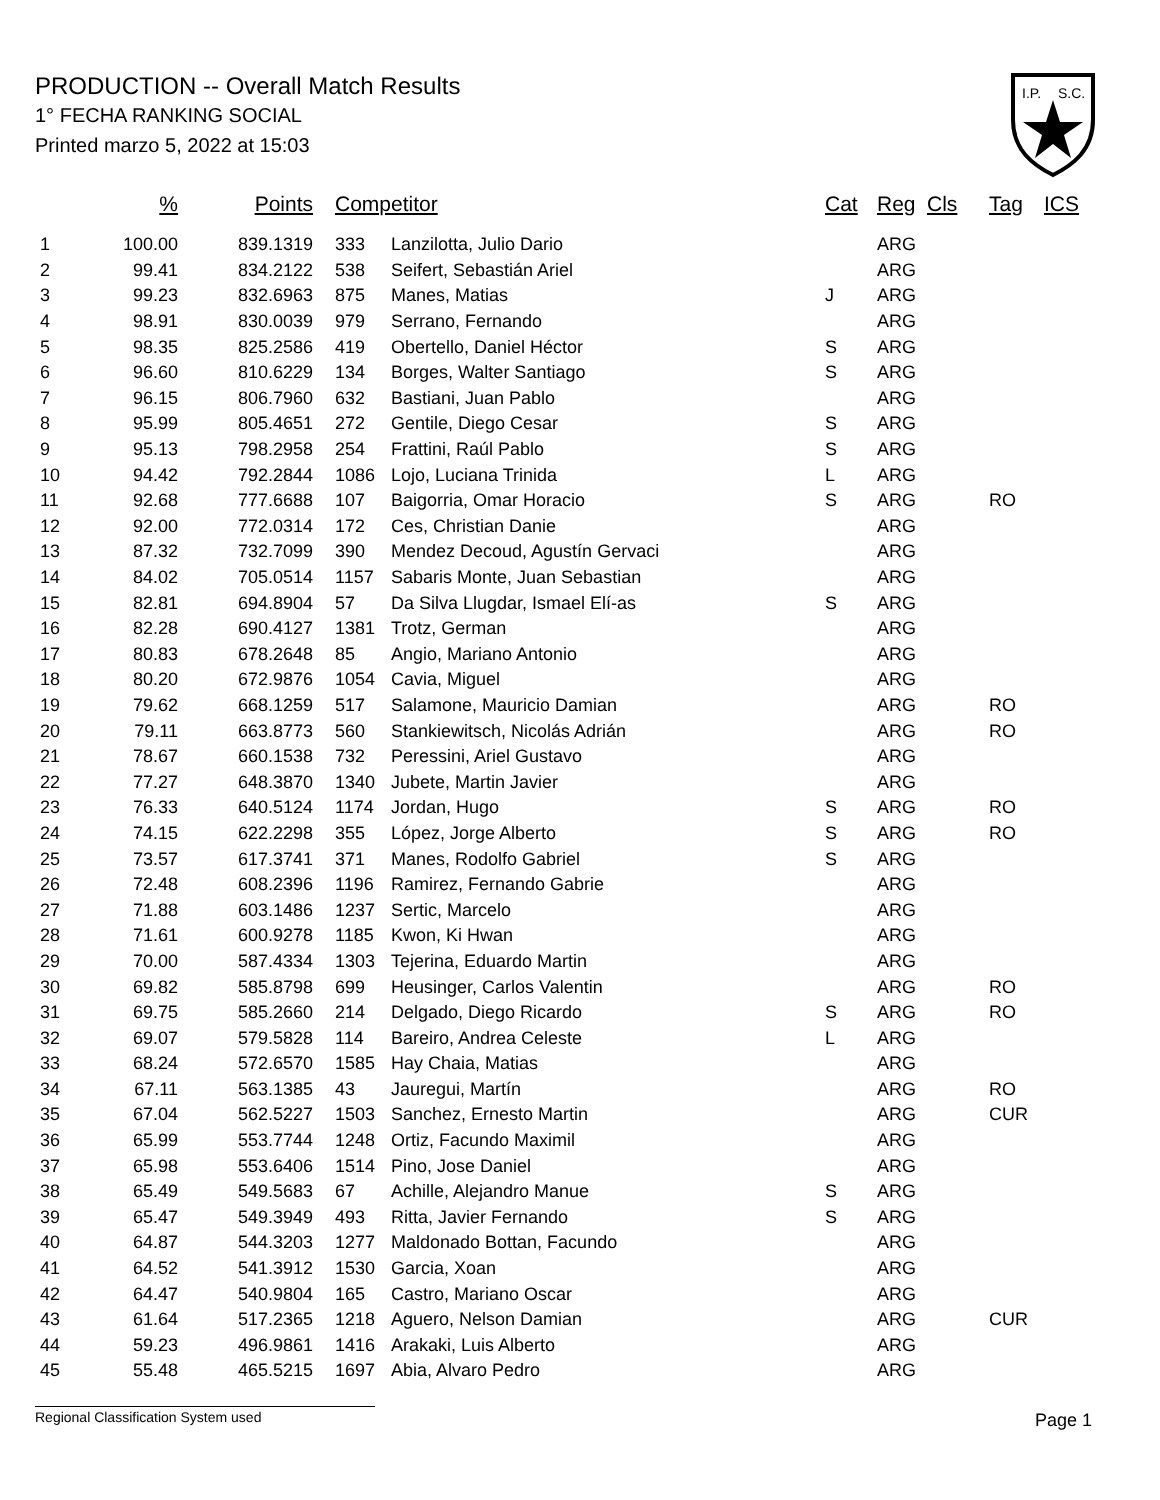PRODUCTION -- Overall Match Results
1° FECHA RANKING SOCIAL
Printed marzo 5, 2022 at 15:03
I.P.
S.C.
| | % | Points | Competitor | | Cat | Reg | Cls | Tag | ICS |
| --- | --- | --- | --- | --- | --- | --- | --- | --- | --- |
| 1 | 100.00 | 839.1319 | 333 | Lanzilotta, Julio Dario | | ARG | | | |
| 2 | 99.41 | 834.2122 | 538 | Seifert, Sebastián Ariel | | ARG | | | |
| 3 | 99.23 | 832.6963 | 875 | Manes, Matias | J | ARG | | | |
| 4 | 98.91 | 830.0039 | 979 | Serrano, Fernando | | ARG | | | |
| 5 | 98.35 | 825.2586 | 419 | Obertello, Daniel Héctor | S | ARG | | | |
| 6 | 96.60 | 810.6229 | 134 | Borges, Walter Santiago | S | ARG | | | |
| 7 | 96.15 | 806.7960 | 632 | Bastiani, Juan Pablo | | ARG | | | |
| 8 | 95.99 | 805.4651 | 272 | Gentile, Diego Cesar | S | ARG | | | |
| 9 | 95.13 | 798.2958 | 254 | Frattini, Raúl Pablo | S | ARG | | | |
| 10 | 94.42 | 792.2844 | 1086 | Lojo, Luciana Trinida | L | ARG | | | |
| 11 | 92.68 | 777.6688 | 107 | Baigorria, Omar Horacio | S | ARG | | RO | |
| 12 | 92.00 | 772.0314 | 172 | Ces, Christian Danie | | ARG | | | |
| 13 | 87.32 | 732.7099 | 390 | Mendez Decoud, Agustín Gervaci | | ARG | | | |
| 14 | 84.02 | 705.0514 | 1157 | Sabaris Monte, Juan Sebastian | | ARG | | | |
| 15 | 82.81 | 694.8904 | 57 | Da Silva Llugdar, Ismael Elí-as | S | ARG | | | |
| 16 | 82.28 | 690.4127 | 1381 | Trotz, German | | ARG | | | |
| 17 | 80.83 | 678.2648 | 85 | Angio, Mariano Antonio | | ARG | | | |
| 18 | 80.20 | 672.9876 | 1054 | Cavia, Miguel | | ARG | | | |
| 19 | 79.62 | 668.1259 | 517 | Salamone, Mauricio Damian | | ARG | | RO | |
| 20 | 79.11 | 663.8773 | 560 | Stankiewitsch, Nicolás Adrián | | ARG | | RO | |
| 21 | 78.67 | 660.1538 | 732 | Peressini, Ariel Gustavo | | ARG | | | |
| 22 | 77.27 | 648.3870 | 1340 | Jubete, Martin Javier | | ARG | | | |
| 23 | 76.33 | 640.5124 | 1174 | Jordan, Hugo | S | ARG | | RO | |
| 24 | 74.15 | 622.2298 | 355 | López, Jorge Alberto | S | ARG | | RO | |
| 25 | 73.57 | 617.3741 | 371 | Manes, Rodolfo Gabriel | S | ARG | | | |
| 26 | 72.48 | 608.2396 | 1196 | Ramirez, Fernando Gabrie | | ARG | | | |
| 27 | 71.88 | 603.1486 | 1237 | Sertic, Marcelo | | ARG | | | |
| 28 | 71.61 | 600.9278 | 1185 | Kwon, Ki Hwan | | ARG | | | |
| 29 | 70.00 | 587.4334 | 1303 | Tejerina, Eduardo Martin | | ARG | | | |
| 30 | 69.82 | 585.8798 | 699 | Heusinger, Carlos Valentin | | ARG | | RO | |
| 31 | 69.75 | 585.2660 | 214 | Delgado, Diego Ricardo | S | ARG | | RO | |
| 32 | 69.07 | 579.5828 | 114 | Bareiro, Andrea Celeste | L | ARG | | | |
| 33 | 68.24 | 572.6570 | 1585 | Hay Chaia, Matias | | ARG | | | |
| 34 | 67.11 | 563.1385 | 43 | Jauregui, Martín | | ARG | | RO | |
| 35 | 67.04 | 562.5227 | 1503 | Sanchez, Ernesto Martin | | ARG | | CUR | |
| 36 | 65.99 | 553.7744 | 1248 | Ortiz, Facundo Maximil | | ARG | | | |
| 37 | 65.98 | 553.6406 | 1514 | Pino, Jose Daniel | | ARG | | | |
| 38 | 65.49 | 549.5683 | 67 | Achille, Alejandro Manue | S | ARG | | | |
| 39 | 65.47 | 549.3949 | 493 | Ritta, Javier Fernando | S | ARG | | | |
| 40 | 64.87 | 544.3203 | 1277 | Maldonado Bottan, Facundo | | ARG | | | |
| 41 | 64.52 | 541.3912 | 1530 | Garcia, Xoan | | ARG | | | |
| 42 | 64.47 | 540.9804 | 165 | Castro, Mariano Oscar | | ARG | | | |
| 43 | 61.64 | 517.2365 | 1218 | Aguero, Nelson Damian | | ARG | | CUR | |
| 44 | 59.23 | 496.9861 | 1416 | Arakaki, Luis Alberto | | ARG | | | |
| 45 | 55.48 | 465.5215 | 1697 | Abia, Alvaro Pedro | | ARG | | | |
Regional Classification System used Page 1